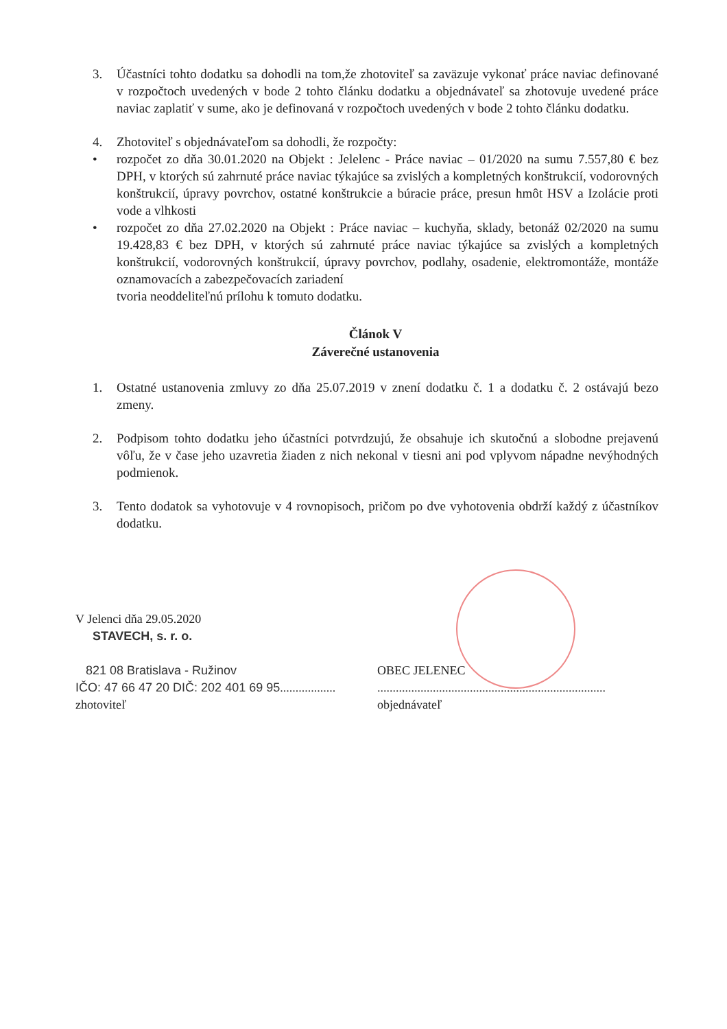3. Účastníci tohto dodatku sa dohodli na tom,že zhotoviteľ sa zaväzuje vykonať práce naviac definované v rozpočtoch uvedených v bode 2 tohto článku dodatku a objednávateľ sa zhotovuje uvedené práce naviac zaplatiť v sume, ako je definovaná v rozpočtoch uvedených v bode 2 tohto článku dodatku.
4. Zhotoviteľ s objednávateľom sa dohodli, že rozpočty:
• rozpočet zo dňa 30.01.2020 na Objekt : Jelelenc - Práce naviac – 01/2020 na sumu 7.557,80 € bez DPH, v ktorých sú zahrnuté práce naviac týkajúce sa zvislých a kompletných konštrukcií, vodorovných konštrukcií, úpravy povrchov, ostatné konštrukcie a búracie práce, presun hmôt HSV a Izolácie proti vode a vlhkosti
• rozpočet zo dňa 27.02.2020 na Objekt : Práce naviac – kuchyňa, sklady, betonáž 02/2020 na sumu 19.428,83 € bez DPH, v ktorých sú zahrnuté práce naviac týkajúce sa zvislých a kompletných konštrukcií, vodorovných konštrukcií, úpravy povrchov, podlahy, osadenie, elektromontáže, montáže oznamovacích a zabezpečovacích zariadení
tvoria neoddeliteľnú prílohu k tomuto dodatku.
Článok V
Záverečné ustanovenia
1. Ostatné ustanovenia zmluvy zo dňa 25.07.2019 v znení dodatku č. 1 a dodatku č. 2 ostávajú bezo zmeny.
2. Podpisom tohto dodatku jeho účastníci potvrdzujú, že obsahuje ich skutočnú a slobodne prejavenú vôľu, že v čase jeho uzavretia žiaden z nich nekonal v tiesni ani pod vplyvom nápadne nevýhodných podmienok.
3. Tento dodatok sa vyhotovuje v 4 rovnopisoch, pričom po dve vyhotovenia obdrží každý z účastníkov dodatku.
V Jelenci dňa 29.05.2020
STAVECH, s. r. o.
821 08 Bratislava - Ružinov
IČO: 47 66 47 20 DIČ: 202 401 69 95..................
zhotoviteľ
OBEC JELENEC
..........................................................................
objednávateľ